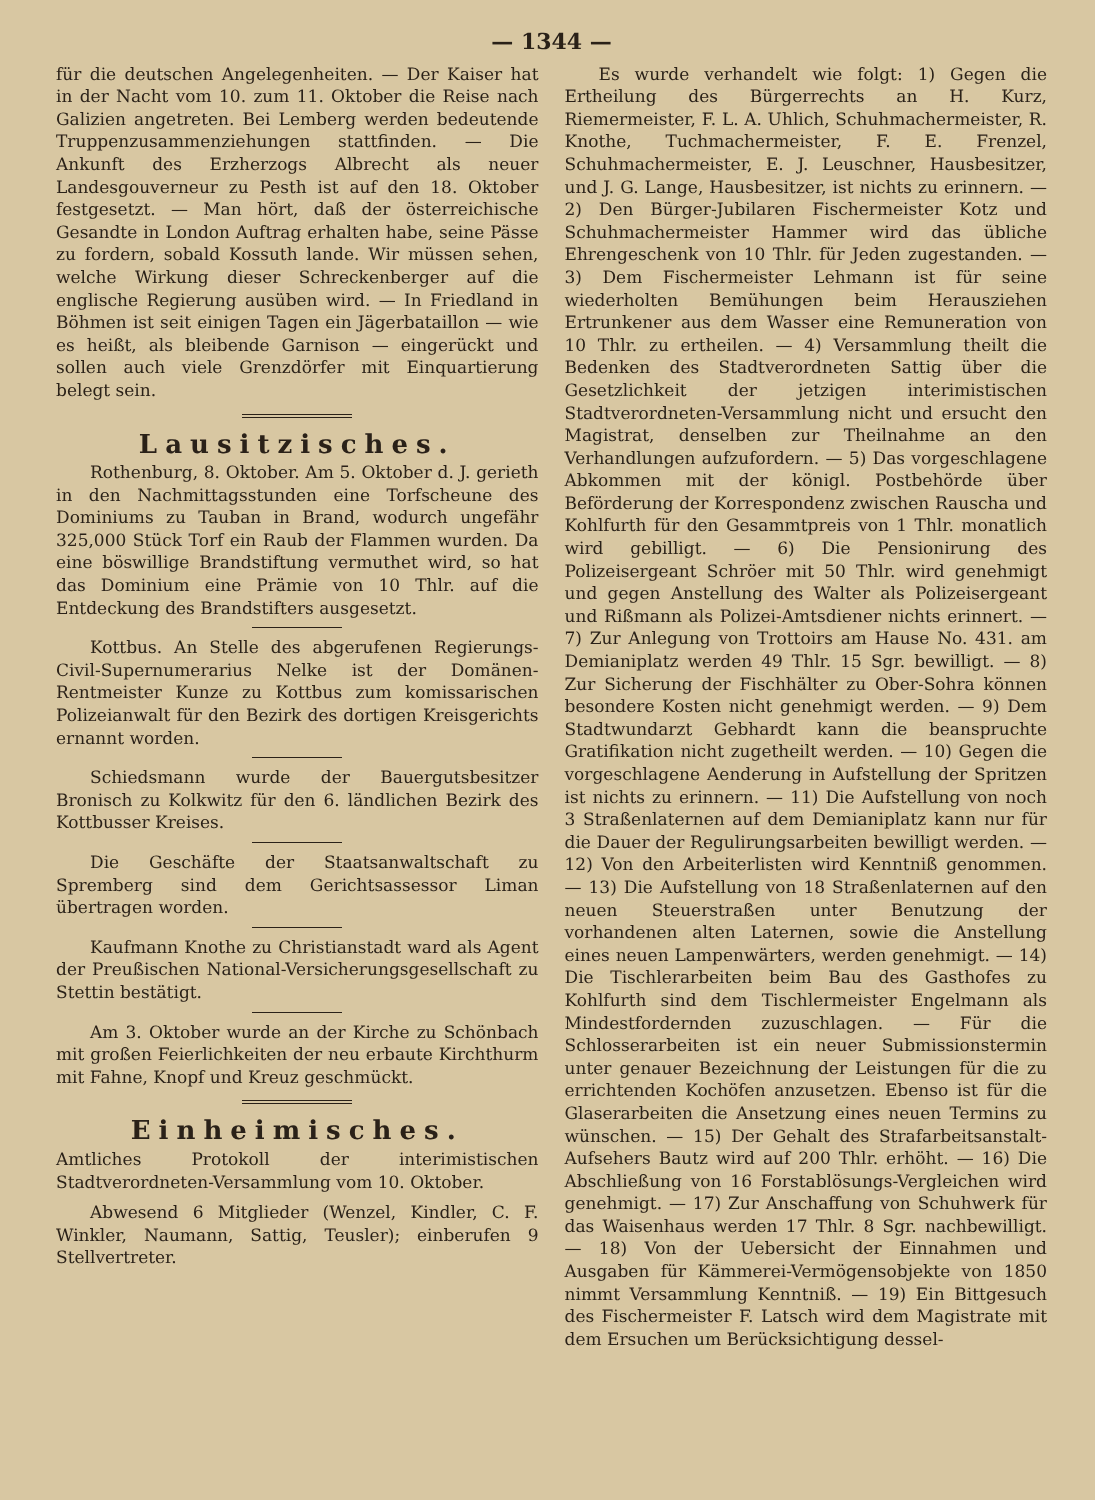— 1344 —
für die deutschen Angelegenheiten. — Der Kaiser hat in der Nacht vom 10. zum 11. Oktober die Reise nach Galizien angetreten. Bei Lemberg werden bedeutende Truppenzusammenziehungen stattfinden. — Die Ankunft des Erzherzogs Albrecht als neuer Landesgouverneur zu Pesth ist auf den 18. Oktober festgesetzt. — Man hört, daß der österreichische Gesandte in London Auftrag erhalten habe, seine Pässe zu fordern, sobald Kossuth lande. Wir müssen sehen, welche Wirkung dieser Schreckenberger auf die englische Regierung ausüben wird. — In Friedland in Böhmen ist seit einigen Tagen ein Jägerbataillon — wie es heißt, als bleibende Garnison — eingerückt und sollen auch viele Grenzdörfer mit Einquartierung belegt sein.
Lausitzisches.
Rothenburg, 8. Oktober. Am 5. Oktober d. J. gerieth in den Nachmittagsstunden eine Torfscheune des Dominiums zu Tauban in Brand, wodurch ungefähr 325,000 Stück Torf ein Raub der Flammen wurden. Da eine böswillige Brandstiftung vermuthet wird, so hat das Dominium eine Prämie von 10 Thlr. auf die Entdeckung des Brandstifters ausgesetzt.
Kottbus. An Stelle des abgerufenen Regierungs-Civil-Supernumerarius Nelke ist der Domänen-Rentmeister Kunze zu Kottbus zum komissarischen Polizeianwalt für den Bezirk des dortigen Kreisgerichts ernannt worden.
Schiedsmann wurde der Bauergutsbesitzer Bronisch zu Kolkwitz für den 6. ländlichen Bezirk des Kottbusser Kreises.
Die Geschäfte der Staatsanwaltschaft zu Spremberg sind dem Gerichtsassessor Liman übertragen worden.
Kaufmann Knothe zu Christianstadt ward als Agent der Preußischen National-Versicherungsgesellschaft zu Stettin bestätigt.
Am 3. Oktober wurde an der Kirche zu Schönbach mit großen Feierlichkeiten der neu erbaute Kirchthurm mit Fahne, Knopf und Kreuz geschmückt.
Einheimisches.
Amtliches Protokoll der interimistischen Stadtverordneten-Versammlung vom 10. Oktober.
Abwesend 6 Mitglieder (Wenzel, Kindler, C. F. Winkler, Naumann, Sattig, Teusler); einberufen 9 Stellvertreter.
Es wurde verhandelt wie folgt: 1) Gegen die Ertheilung des Bürgerrechts an H. Kurz, Riemermeister, F. L. A. Uhlich, Schuhmachermeister, R. Knothe, Tuchmachermeister, F. E. Frenzel, Schuhmachermeister, E. J. Leuschner, Hausbesitzer, und J. G. Lange, Hausbesitzer, ist nichts zu erinnern. — 2) Den Bürger-Jubilaren Fischermeister Kotz und Schuhmachermeister Hammer wird das übliche Ehrengeschenk von 10 Thlr. für Jeden zugestanden. — 3) Dem Fischermeister Lehmann ist für seine wiederholten Bemühungen beim Herausziehen Ertrunkener aus dem Wasser eine Remuneration von 10 Thlr. zu ertheilen. — 4) Versammlung theilt die Bedenken des Stadtverordneten Sattig über die Gesetzlichkeit der jetzigen interimistischen Stadtverordneten-Versammlung nicht und ersucht den Magistrat, denselben zur Theilnahme an den Verhandlungen aufzufordern. — 5) Das vorgeschlagene Abkommen mit der königl. Postbehörde über Beförderung der Korrespondenz zwischen Rauscha und Kohlfurth für den Gesammtpreis von 1 Thlr. monatlich wird gebilligt. — 6) Die Pensionirung des Polizeisergeant Schröer mit 50 Thlr. wird genehmigt und gegen Anstellung des Walter als Polizeisergeant und Rißmann als Polizei-Amtsdiener nichts erinnert. — 7) Zur Anlegung von Trottoirs am Hause No. 431. am Demianiplatz werden 49 Thlr. 15 Sgr. bewilligt. — 8) Zur Sicherung der Fischhälter zu Ober-Sohra können besondere Kosten nicht genehmigt werden. — 9) Dem Stadtwundarzt Gebhardt kann die beanspruchte Gratifikation nicht zugetheilt werden. — 10) Gegen die vorgeschlagene Aenderung in Aufstellung der Spritzen ist nichts zu erinnern. — 11) Die Aufstellung von noch 3 Straßenlaternen auf dem Demianiplatz kann nur für die Dauer der Regulirungsarbeiten bewilligt werden. — 12) Von den Arbeiterlisten wird Kenntniß genommen. — 13) Die Aufstellung von 18 Straßenlaternen auf den neuen Steuerstraßen unter Benutzung der vorhandenen alten Laternen, sowie die Anstellung eines neuen Lampenwärters, werden genehmigt. — 14) Die Tischlerarbeiten beim Bau des Gasthofes zu Kohlfurth sind dem Tischlermeister Engelmann als Mindestfordernden zuzuschlagen. — Für die Schlosserarbeiten ist ein neuer Submissionstermin unter genauer Bezeichnung der Leistungen für die zu errichtenden Kochöfen anzusetzen. Ebenso ist für die Glaserarbeiten die Ansetzung eines neuen Termins zu wünschen. — 15) Der Gehalt des Strafarbeitsanstalt-Aufsehers Bautz wird auf 200 Thlr. erhöht. — 16) Die Abschließung von 16 Forstablösungs-Vergleichen wird genehmigt. — 17) Zur Anschaffung von Schuhwerk für das Waisenhaus werden 17 Thlr. 8 Sgr. nachbewilligt. — 18) Von der Uebersicht der Einnahmen und Ausgaben für Kämmerei-Vermögensobjekte von 1850 nimmt Versammlung Kenntniß. — 19) Ein Bittgesuch des Fischermeister F. Latsch wird dem Magistrate mit dem Ersuchen um Berücksichtigung dessel-